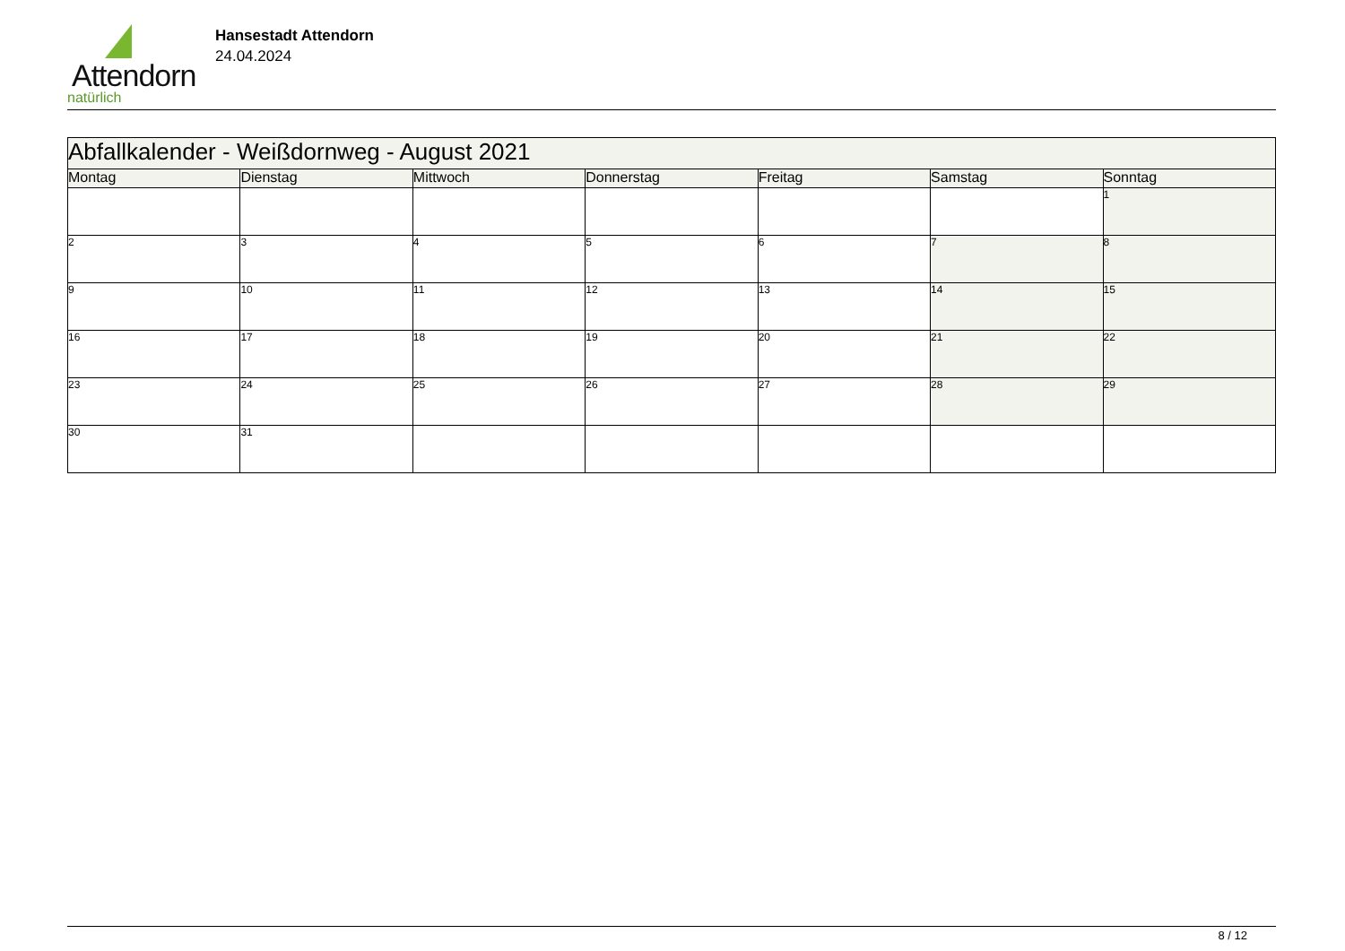Attendorn
natürlich
Hansestadt Attendorn
24.04.2024
| Abfallkalender - Weißdornweg - August 2021 | | | | | | |
| Montag | Dienstag | Mittwoch | Donnerstag | Freitag | Samstag | Sonntag |
| | | | | | | 1 |
| 2 | 3 | 4 | 5 | 6 | 7 | 8 |
| 9 | 10 | 11 | 12 | 13 | 14 | 15 |
| 16 | 17 | 18 | 19 | 20 | 21 | 22 |
| 23 | 24 | 25 | 26 | 27 | 28 | 29 |
| 30 | 31 | | | | | |
8 / 12